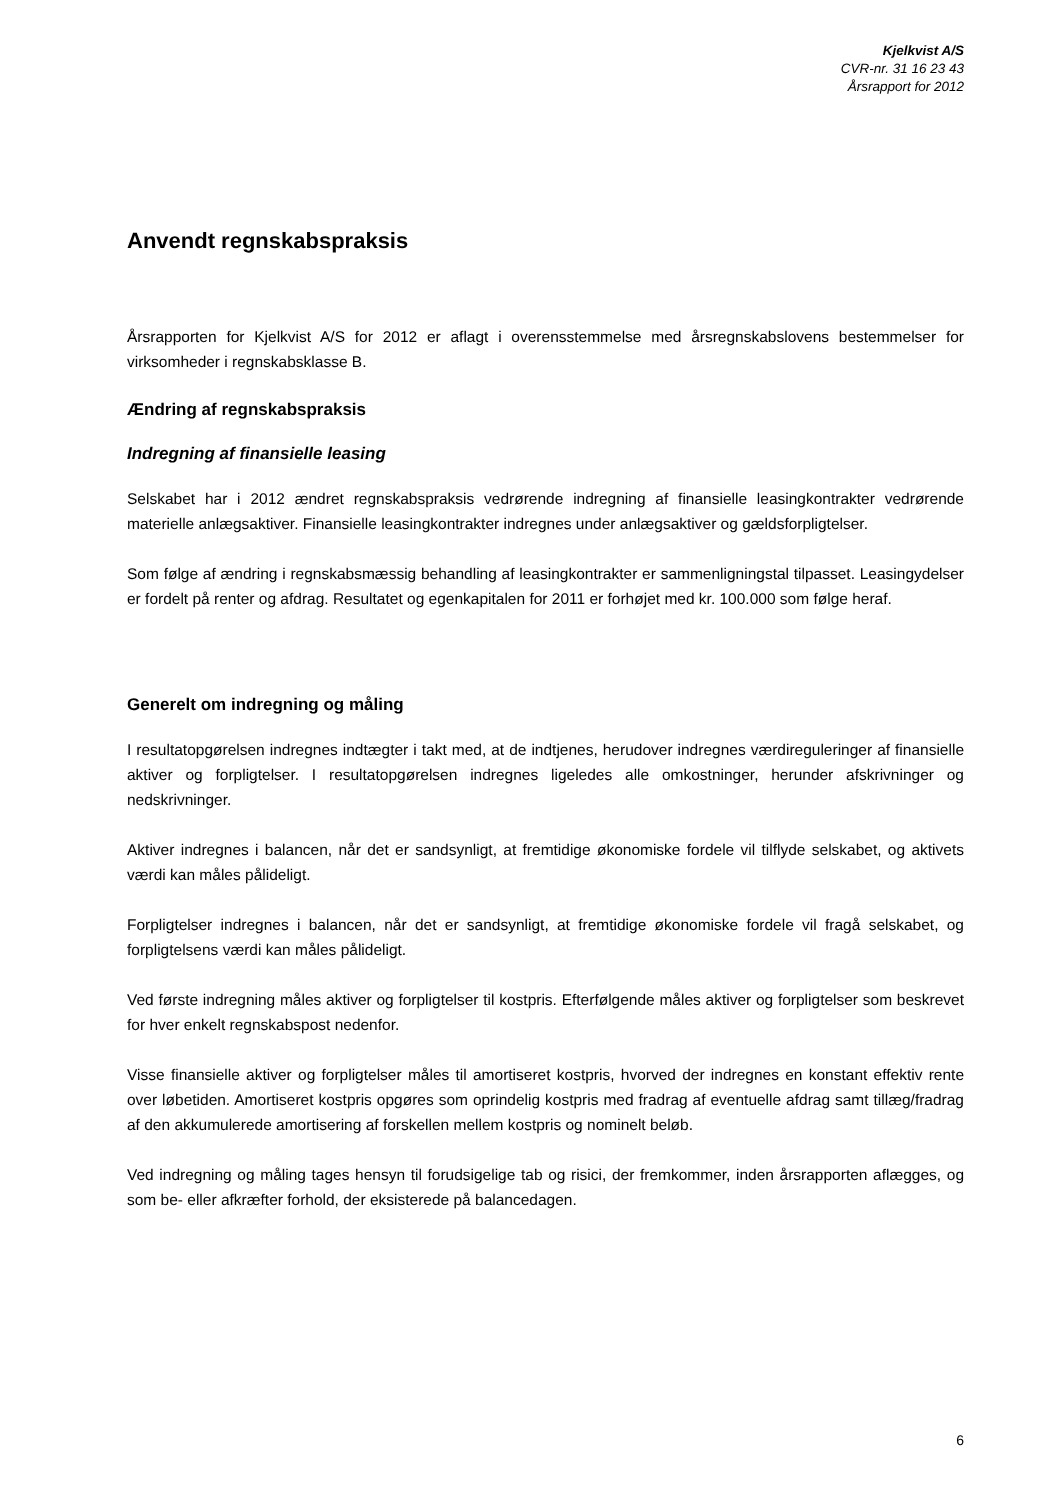Kjelkvist A/S
CVR-nr. 31 16 23 43
Årsrapport for 2012
Anvendt regnskabspraksis
Årsrapporten for Kjelkvist A/S for 2012 er aflagt i overensstemmelse med årsregnskabslovens bestemmelser for virksomheder i regnskabsklasse B.
Ændring af regnskabspraksis
Indregning af finansielle leasing
Selskabet har i 2012 ændret regnskabspraksis vedrørende indregning af finansielle leasingkontrakter vedrørende materielle anlægsaktiver. Finansielle leasingkontrakter indregnes under anlægsaktiver og gældsforpligtelser.
Som følge af ændring i regnskabsmæssig behandling af leasingkontrakter er sammenligningstal tilpasset. Leasingydelser er fordelt på renter og afdrag. Resultatet og egenkapitalen for 2011 er forhøjet med kr. 100.000 som følge heraf.
Generelt om indregning og måling
I resultatopgørelsen indregnes indtægter i takt med, at de indtjenes, herudover indregnes værdireguleringer af finansielle aktiver og forpligtelser. I resultatopgørelsen indregnes ligeledes alle omkostninger, herunder afskrivninger og nedskrivninger.
Aktiver indregnes i balancen, når det er sandsynligt, at fremtidige økonomiske fordele vil tilflyde selskabet, og aktivets værdi kan måles pålideligt.
Forpligtelser indregnes i balancen, når det er sandsynligt, at fremtidige økonomiske fordele vil fragå selskabet, og forpligtelsens værdi kan måles pålideligt.
Ved første indregning måles aktiver og forpligtelser til kostpris. Efterfølgende måles aktiver og forpligtelser som beskrevet for hver enkelt regnskabspost nedenfor.
Visse finansielle aktiver og forpligtelser måles til amortiseret kostpris, hvorved der indregnes en konstant effektiv rente over løbetiden. Amortiseret kostpris opgøres som oprindelig kostpris med fradrag af eventuelle afdrag samt tillæg/fradrag af den akkumulerede amortisering af forskellen mellem kostpris og nominelt beløb.
Ved indregning og måling tages hensyn til forudsigelige tab og risici, der fremkommer, inden årsrapporten aflægges, og som be- eller afkræfter forhold, der eksisterede på balancedagen.
6